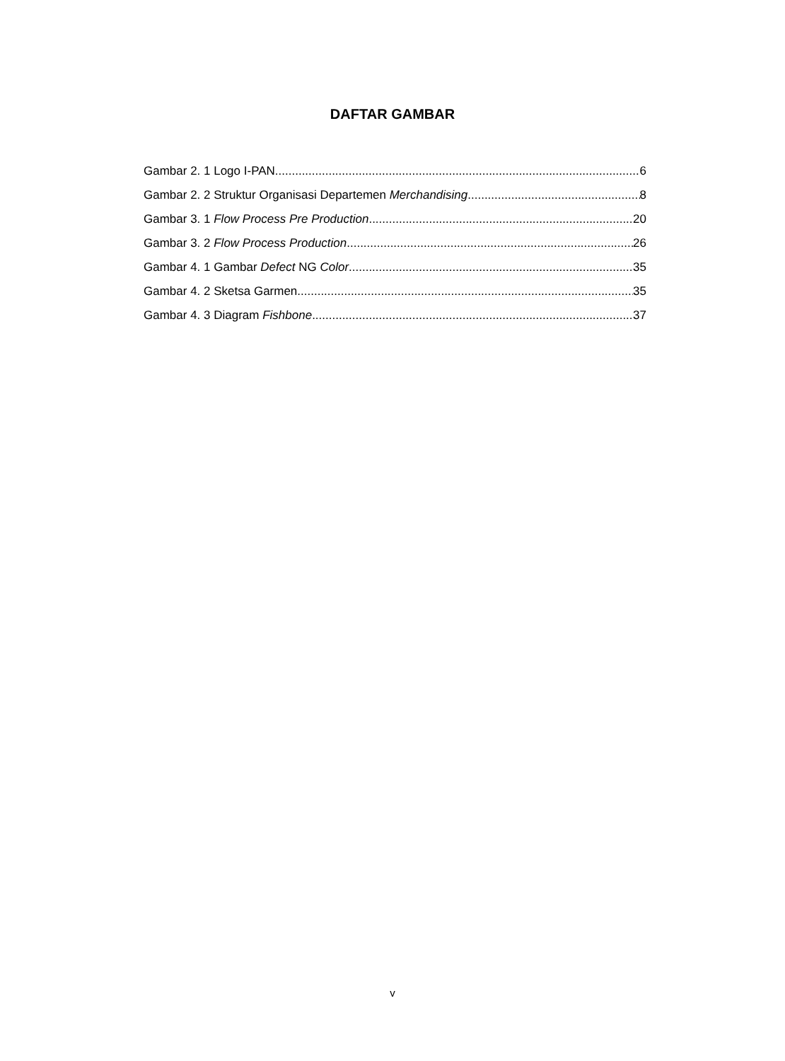DAFTAR GAMBAR
Gambar 2. 1 Logo I-PAN 6
Gambar 2. 2 Struktur Organisasi Departemen Merchandising 8
Gambar 3. 1 Flow Process Pre Production 20
Gambar 3. 2 Flow Process Production 26
Gambar 4. 1 Gambar Defect NG Color 35
Gambar 4. 2 Sketsa Garmen 35
Gambar 4. 3 Diagram Fishbone 37
v